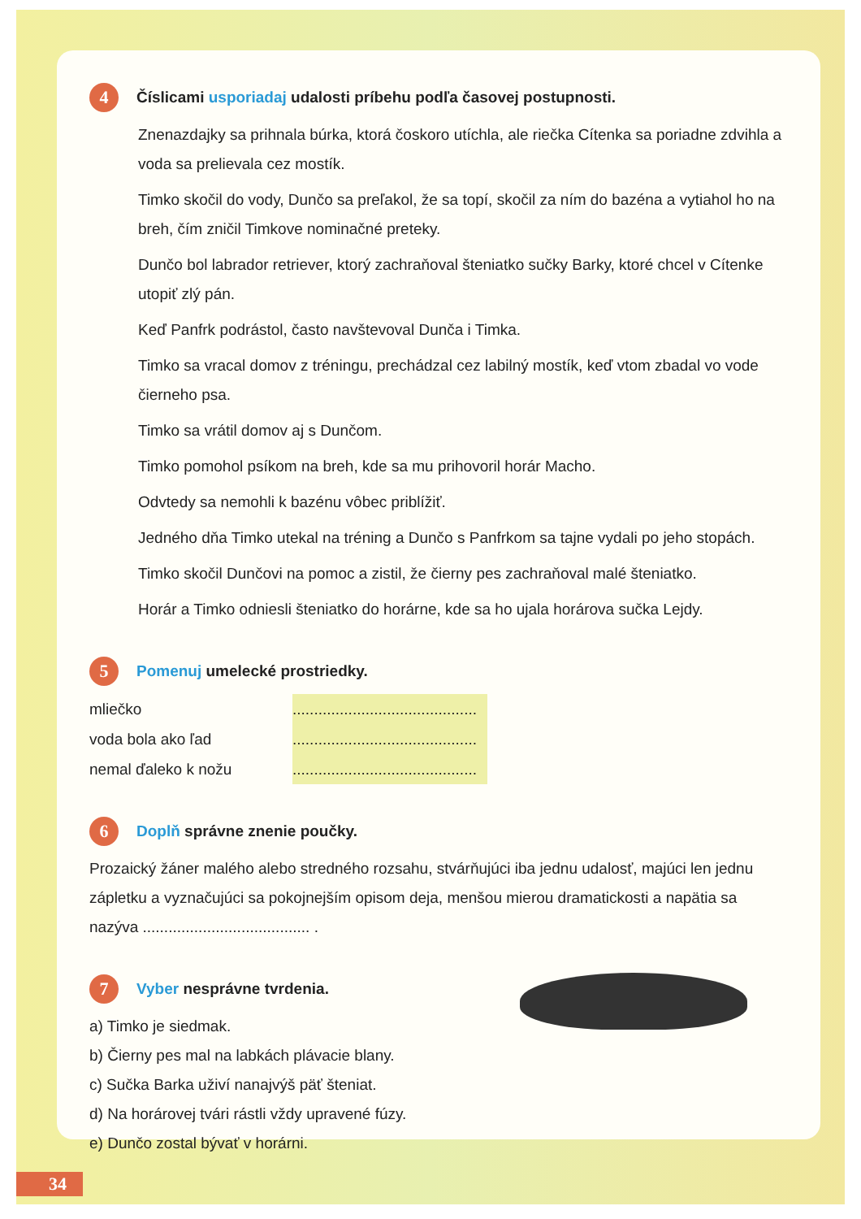4 Číslicami usporiadaj udalosti príbehu podľa časovej postupnosti.
Znenazdajky sa prihnala búrka, ktorá čoskoro utíchla, ale riečka Cítenka sa poriadne zdvihla a voda sa prelievala cez mostík.
Timko skočil do vody, Dunčo sa preľakol, že sa topí, skočil za ním do bazéna a vytiahol ho na breh, čím zničil Timkove nominačné preteky.
Dunčo bol labrador retriever, ktorý zachraňoval šteniatko sučky Barky, ktoré chcel v Cítenke utopiť zlý pán.
Keď Panfrk podrástol, často navštevoval Dunča i Timka.
Timko sa vracal domov z tréningu, prechádzal cez labilný mostík, keď vtom zbadal vo vode čierneho psa.
Timko sa vrátil domov aj s Dunčom.
Timko pomohol psíkom na breh, kde sa mu prihovoril horár Macho.
Odvtedy sa nemohli k bazénu vôbec priblížiť.
Jedného dňa Timko utekal na tréning a Dunčo s Panfrkom sa tajne vydali po jeho stopách.
Timko skočil Dunčovi na pomoc a zistil, že čierny pes zachraňoval malé šteniatko.
Horár a Timko odniesli šteniatko do horárne, kde sa ho ujala horárova sučka Lejdy.
5 Pomenuj umelecké prostriedky.
mliečko...........................................
voda bola ako ľad...........................................
nemal ďaleko k nožu...........................................
6 Doplň správne znenie poučky.
Prozaický žáner malého alebo stredného rozsahu, stvárňujúci iba jednu udalosť, majúci len jednu zápletku a vyznačujúci sa pokojnejším opisom deja, menšou mierou dramatickosti a napätia sa nazýva ....................................... .
7 Vyber nesprávne tvrdenia.
a) Timko je siedmak.
b) Čierny pes mal na labkách plávacie blany.
c) Sučka Barka uživí nanajvýš päť šteniat.
d) Na horárovej tvári rástli vždy upravené fúzy.
e) Dunčo zostal bývať v horárni.
34